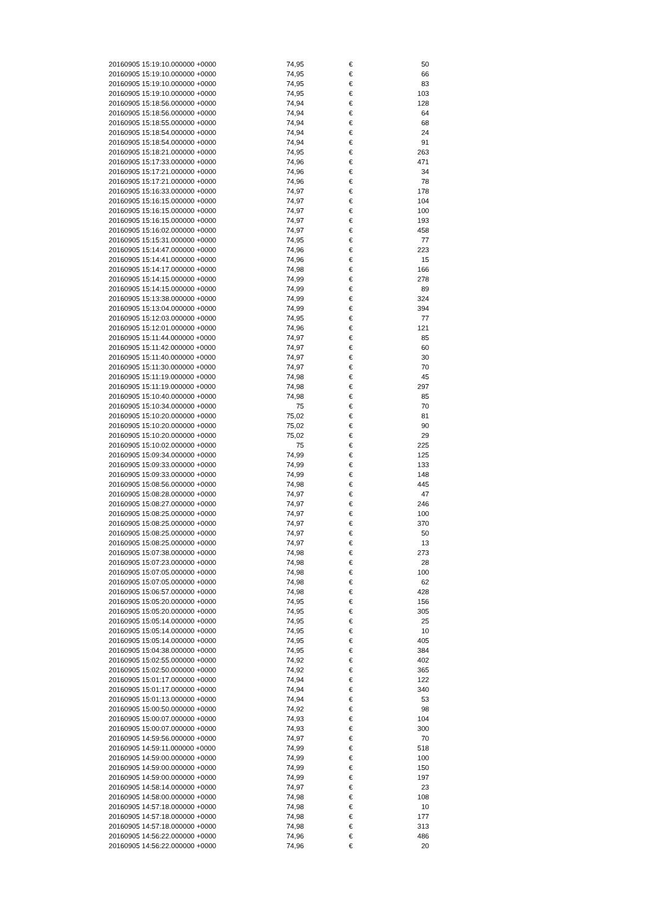| 20160905 15:19:10.000000 +0000 | 74,95 | € | 50 |
| 20160905 15:19:10.000000 +0000 | 74,95 | € | 66 |
| 20160905 15:19:10.000000 +0000 | 74,95 | € | 83 |
| 20160905 15:19:10.000000 +0000 | 74,95 | € | 103 |
| 20160905 15:18:56.000000 +0000 | 74,94 | € | 128 |
| 20160905 15:18:56.000000 +0000 | 74,94 | € | 64 |
| 20160905 15:18:55.000000 +0000 | 74,94 | € | 68 |
| 20160905 15:18:54.000000 +0000 | 74,94 | € | 24 |
| 20160905 15:18:54.000000 +0000 | 74,94 | € | 91 |
| 20160905 15:18:21.000000 +0000 | 74,95 | € | 263 |
| 20160905 15:17:33.000000 +0000 | 74,96 | € | 471 |
| 20160905 15:17:21.000000 +0000 | 74,96 | € | 34 |
| 20160905 15:17:21.000000 +0000 | 74,96 | € | 78 |
| 20160905 15:16:33.000000 +0000 | 74,97 | € | 178 |
| 20160905 15:16:15.000000 +0000 | 74,97 | € | 104 |
| 20160905 15:16:15.000000 +0000 | 74,97 | € | 100 |
| 20160905 15:16:15.000000 +0000 | 74,97 | € | 193 |
| 20160905 15:16:02.000000 +0000 | 74,97 | € | 458 |
| 20160905 15:15:31.000000 +0000 | 74,95 | € | 77 |
| 20160905 15:14:47.000000 +0000 | 74,96 | € | 223 |
| 20160905 15:14:41.000000 +0000 | 74,96 | € | 15 |
| 20160905 15:14:17.000000 +0000 | 74,98 | € | 166 |
| 20160905 15:14:15.000000 +0000 | 74,99 | € | 278 |
| 20160905 15:14:15.000000 +0000 | 74,99 | € | 89 |
| 20160905 15:13:38.000000 +0000 | 74,99 | € | 324 |
| 20160905 15:13:04.000000 +0000 | 74,99 | € | 394 |
| 20160905 15:12:03.000000 +0000 | 74,95 | € | 77 |
| 20160905 15:12:01.000000 +0000 | 74,96 | € | 121 |
| 20160905 15:11:44.000000 +0000 | 74,97 | € | 85 |
| 20160905 15:11:42.000000 +0000 | 74,97 | € | 60 |
| 20160905 15:11:40.000000 +0000 | 74,97 | € | 30 |
| 20160905 15:11:30.000000 +0000 | 74,97 | € | 70 |
| 20160905 15:11:19.000000 +0000 | 74,98 | € | 45 |
| 20160905 15:11:19.000000 +0000 | 74,98 | € | 297 |
| 20160905 15:10:40.000000 +0000 | 74,98 | € | 85 |
| 20160905 15:10:34.000000 +0000 | 75 | € | 70 |
| 20160905 15:10:20.000000 +0000 | 75,02 | € | 81 |
| 20160905 15:10:20.000000 +0000 | 75,02 | € | 90 |
| 20160905 15:10:20.000000 +0000 | 75,02 | € | 29 |
| 20160905 15:10:02.000000 +0000 | 75 | € | 225 |
| 20160905 15:09:34.000000 +0000 | 74,99 | € | 125 |
| 20160905 15:09:33.000000 +0000 | 74,99 | € | 133 |
| 20160905 15:09:33.000000 +0000 | 74,99 | € | 148 |
| 20160905 15:08:56.000000 +0000 | 74,98 | € | 445 |
| 20160905 15:08:28.000000 +0000 | 74,97 | € | 47 |
| 20160905 15:08:27.000000 +0000 | 74,97 | € | 246 |
| 20160905 15:08:25.000000 +0000 | 74,97 | € | 100 |
| 20160905 15:08:25.000000 +0000 | 74,97 | € | 370 |
| 20160905 15:08:25.000000 +0000 | 74,97 | € | 50 |
| 20160905 15:08:25.000000 +0000 | 74,97 | € | 13 |
| 20160905 15:07:38.000000 +0000 | 74,98 | € | 273 |
| 20160905 15:07:23.000000 +0000 | 74,98 | € | 28 |
| 20160905 15:07:05.000000 +0000 | 74,98 | € | 100 |
| 20160905 15:07:05.000000 +0000 | 74,98 | € | 62 |
| 20160905 15:06:57.000000 +0000 | 74,98 | € | 428 |
| 20160905 15:05:20.000000 +0000 | 74,95 | € | 156 |
| 20160905 15:05:20.000000 +0000 | 74,95 | € | 305 |
| 20160905 15:05:14.000000 +0000 | 74,95 | € | 25 |
| 20160905 15:05:14.000000 +0000 | 74,95 | € | 10 |
| 20160905 15:05:14.000000 +0000 | 74,95 | € | 405 |
| 20160905 15:04:38.000000 +0000 | 74,95 | € | 384 |
| 20160905 15:02:55.000000 +0000 | 74,92 | € | 402 |
| 20160905 15:02:50.000000 +0000 | 74,92 | € | 365 |
| 20160905 15:01:17.000000 +0000 | 74,94 | € | 122 |
| 20160905 15:01:17.000000 +0000 | 74,94 | € | 340 |
| 20160905 15:01:13.000000 +0000 | 74,94 | € | 53 |
| 20160905 15:00:50.000000 +0000 | 74,92 | € | 98 |
| 20160905 15:00:07.000000 +0000 | 74,93 | € | 104 |
| 20160905 15:00:07.000000 +0000 | 74,93 | € | 300 |
| 20160905 14:59:56.000000 +0000 | 74,97 | € | 70 |
| 20160905 14:59:11.000000 +0000 | 74,99 | € | 518 |
| 20160905 14:59:00.000000 +0000 | 74,99 | € | 100 |
| 20160905 14:59:00.000000 +0000 | 74,99 | € | 150 |
| 20160905 14:59:00.000000 +0000 | 74,99 | € | 197 |
| 20160905 14:58:14.000000 +0000 | 74,97 | € | 23 |
| 20160905 14:58:00.000000 +0000 | 74,98 | € | 108 |
| 20160905 14:57:18.000000 +0000 | 74,98 | € | 10 |
| 20160905 14:57:18.000000 +0000 | 74,98 | € | 177 |
| 20160905 14:57:18.000000 +0000 | 74,98 | € | 313 |
| 20160905 14:56:22.000000 +0000 | 74,96 | € | 486 |
| 20160905 14:56:22.000000 +0000 | 74,96 | € | 20 |